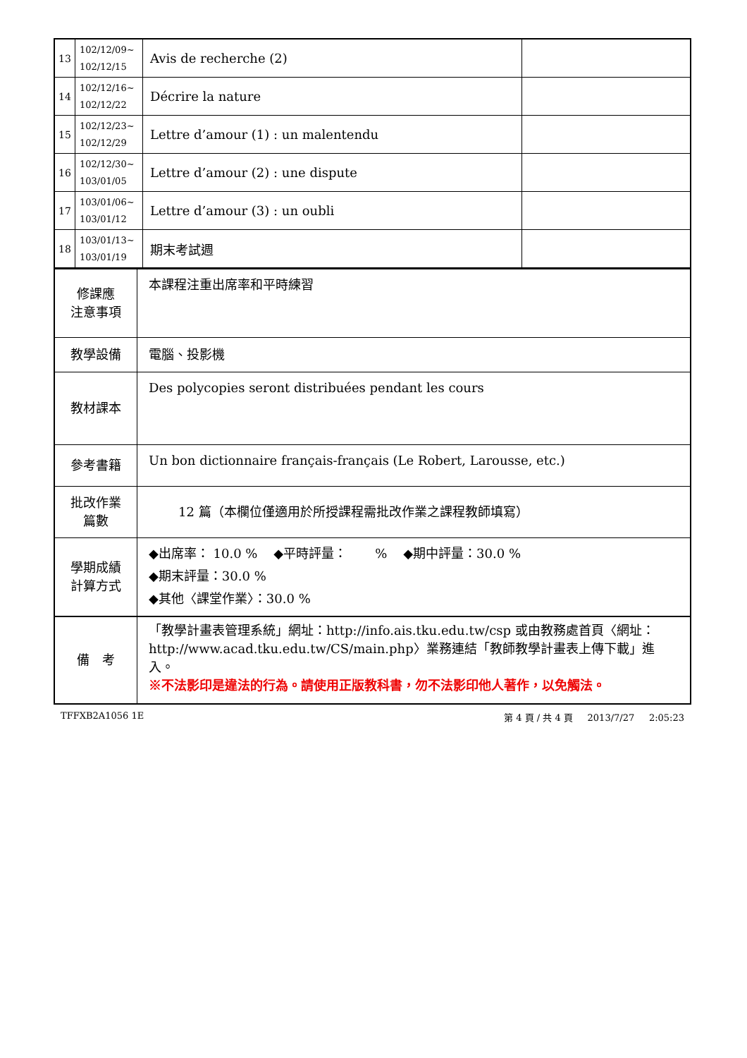| 13 | 102/12/09~ 102/12/15 | Avis de recherche (2) | |
| 14 | 102/12/16~ 102/12/22 | Décrire la nature | |
| 15 | 102/12/23~ 102/12/29 | Lettre d’amour (1) : un malentendu | |
| 16 | 102/12/30~ 103/01/05 | Lettre d’amour (2) : une dispute | |
| 17 | 103/01/06~ 103/01/12 | Lettre d’amour (3) : un oubli | |
| 18 | 103/01/13~ 103/01/19 | 期末考試週 | |
| 修課應 注意事項 | 本課程注重出席率和平時練習 |
| 教學設備 | 電腦、投影機 |
| 教材課本 | Des polycopies seront distribuées pendant les cours |
| 參考書籍 | Un bon dictionnaire français-français (Le Robert, Larousse, etc.) |
| 批改作業 篇數 | 12 篇（本欄位僅適用於所授課程需批改作業之課程教師填寫） |
| 學期成績 計算方式 | ◆出席率： 10.0 % ◆平時評量： % ◆期中評量：30.0 % ◆期末評量：30.0 % ◆其他〈課堂作業〉：30.0 % |
| 備 考 | 「教學計畫表管理系統」網址： http://info.ais.tku.edu.tw/csp 或由教務處首頁〈網址： http://www.acad.tku.edu.tw/CS/main.php 〉業務連結「教師教學計畫表上傳下載」進入。 ※不法影印是違法的行為。請使用正版教科書，勿不法影印他人著作，以免觸法。 |
TFFXB2A1056 1E 第 4 頁 / 共 4 頁 2013/7/27 2:05:23